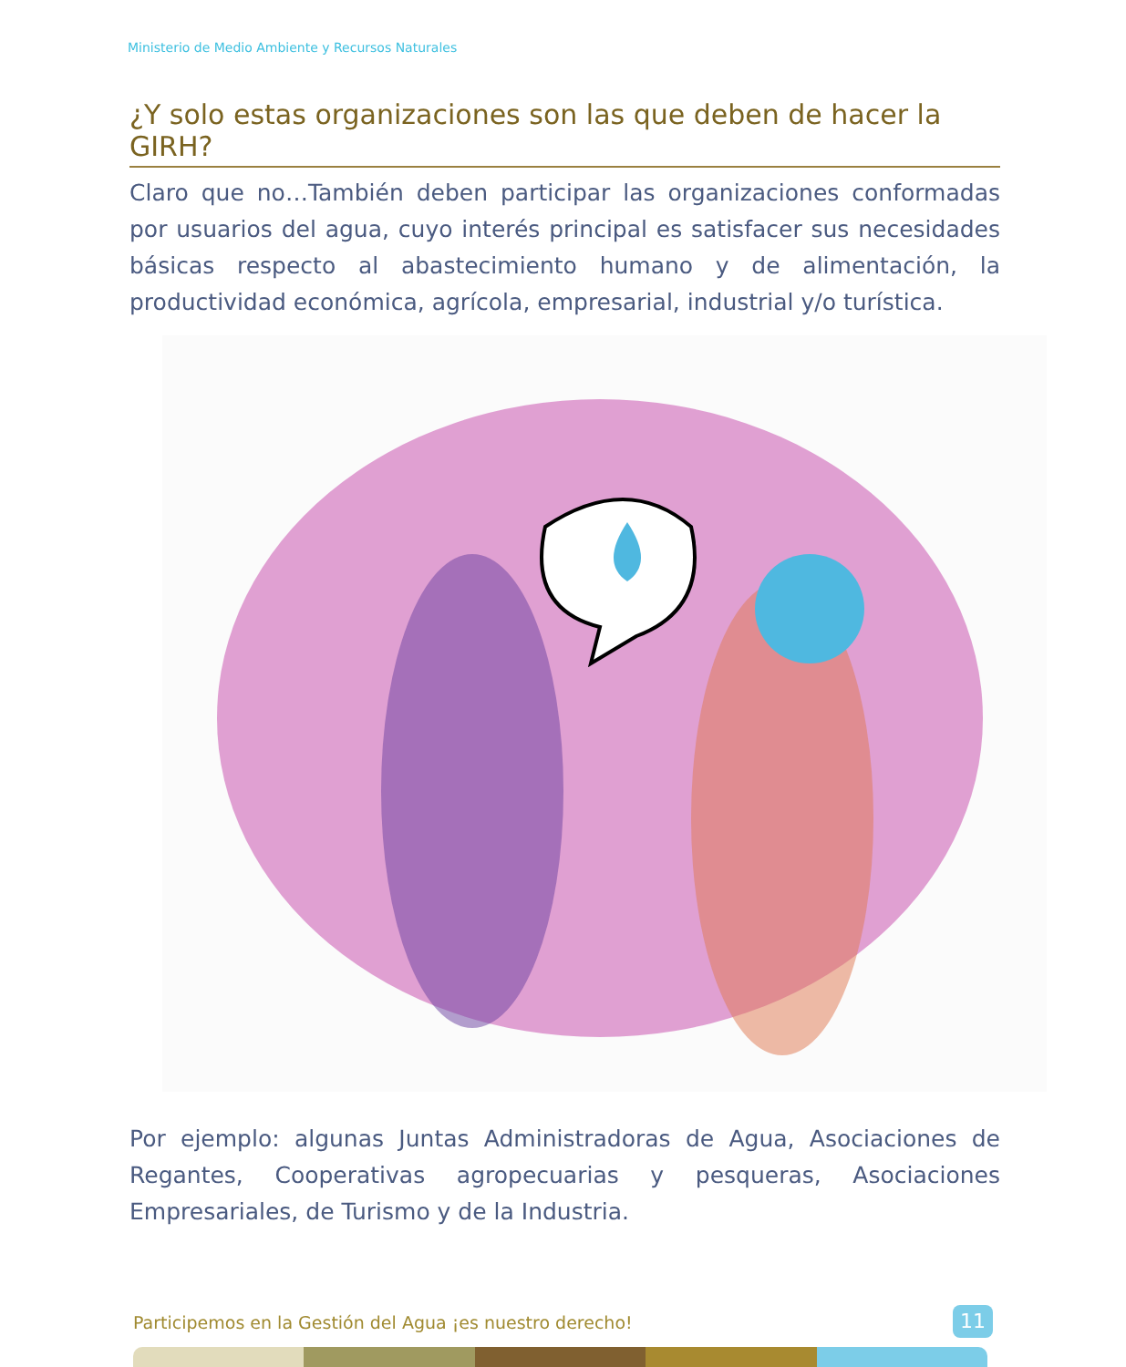Ministerio de Medio Ambiente y Recursos Naturales
¿Y solo estas organizaciones son las que deben de hacer la GIRH?
Claro que no…También deben participar las organizaciones conformadas por usuarios del agua, cuyo interés principal es satisfacer sus necesidades básicas respecto al abastecimiento humano y de alimentación, la productividad económica, agrícola, empresarial, industrial y/o turística.
Por ejemplo: algunas Juntas Administradoras de Agua, Asociaciones de Regantes, Cooperativas agropecuarias y pesqueras, Asociaciones Empresariales, de Turismo y de la Industria.
Participemos en la Gestión del Agua ¡es nuestro derecho!
11